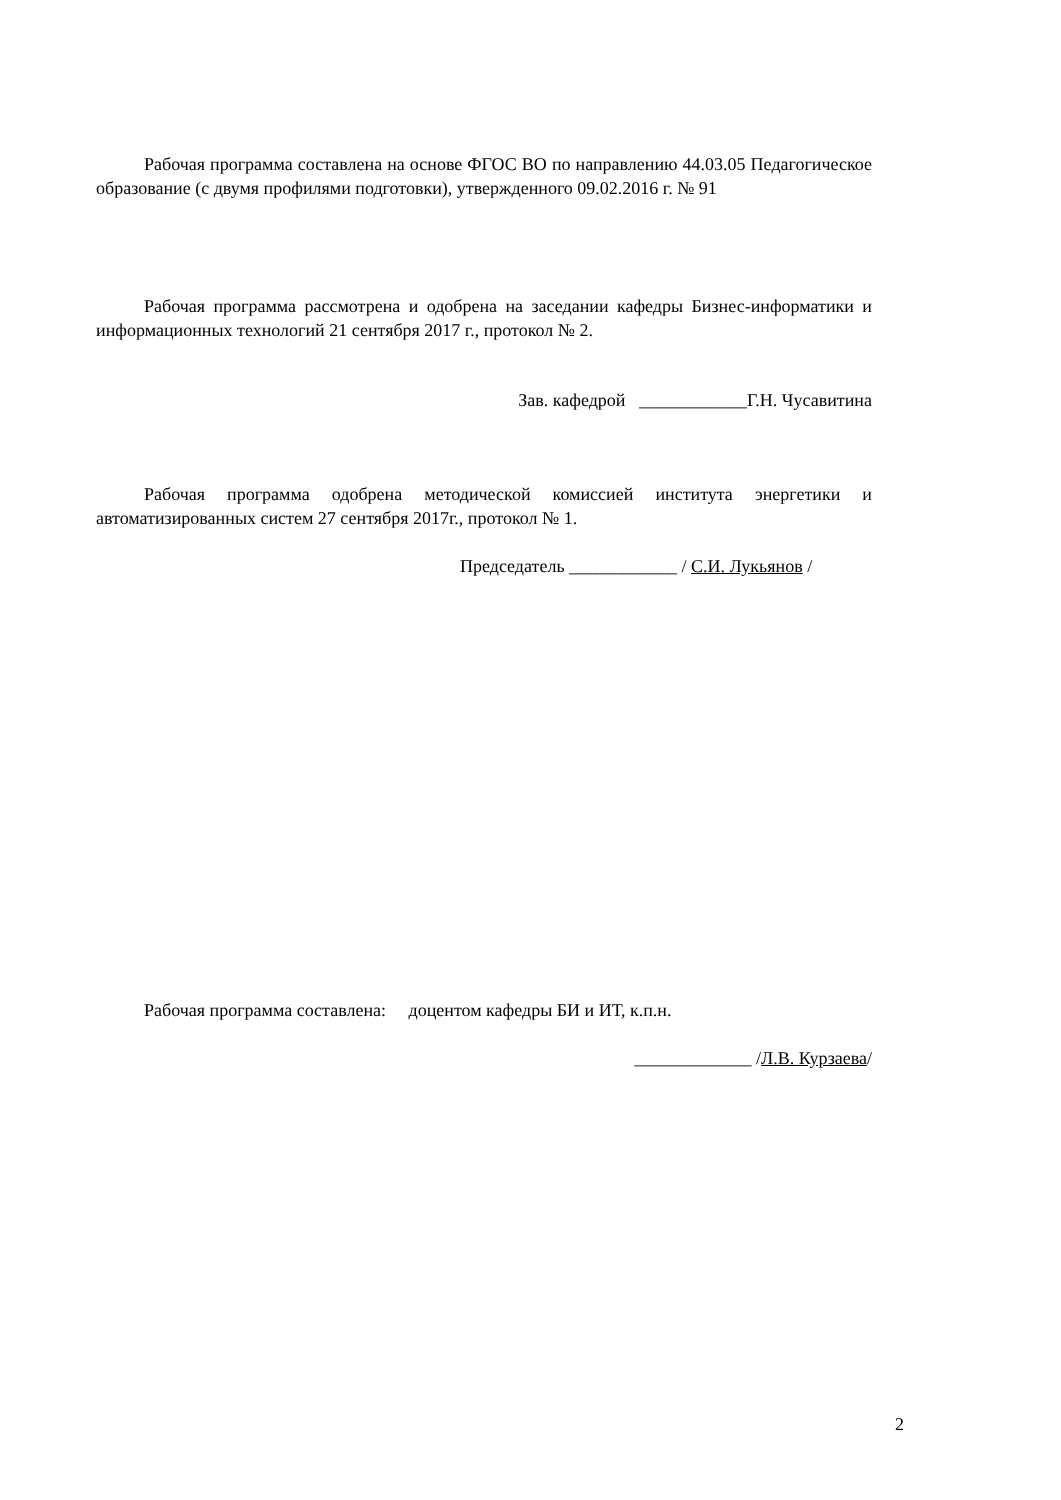Рабочая программа составлена на основе ФГОС ВО по направлению 44.03.05 Педагогическое образование (с двумя профилями подготовки), утвержденного 09.02.2016 г. № 91
Рабочая программа рассмотрена и одобрена на заседании кафедры Бизнес-информатики и информационных технологий 21 сентября 2017 г., протокол № 2.
Зав. кафедрой ____________Г.Н. Чусавитина
Рабочая программа одобрена методической комиссией института энергетики и автоматизированных систем 27 сентября 2017г., протокол № 1.
Председатель ____________ / С.И. Лукьянов /
Рабочая программа составлена: доцентом кафедры БИ и ИТ, к.п.н.
_____________ /Л.В. Курзаева/
2